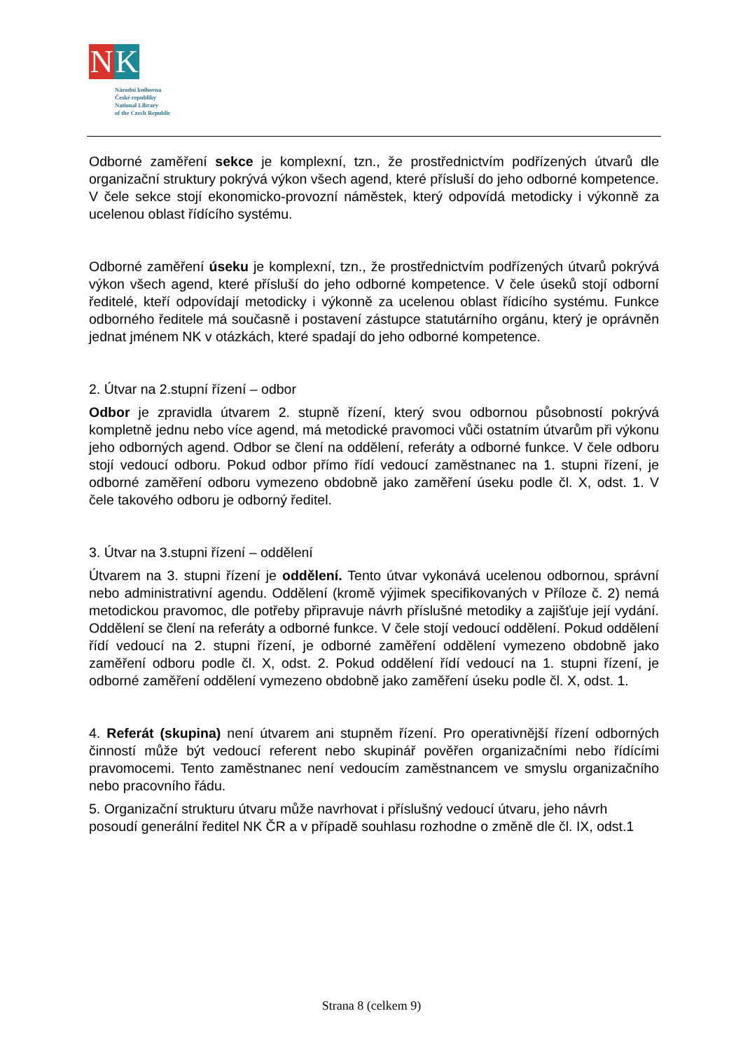N K
Národní knihovna
České republiky
National Library
of the Czech Republic
Odborné zaměření sekce je komplexní, tzn., že prostřednictvím podřízených útvarů dle organizační struktury pokrývá výkon všech agend, které přísluší do jeho odborné kompetence. V čele sekce stojí ekonomicko-provozní náměstek, který odpovídá metodicky i výkonně za ucelenou oblast řídícího systému.
Odborné zaměření úseku je komplexní, tzn., že prostřednictvím podřízených útvarů pokrývá výkon všech agend, které přísluší do jeho odborné kompetence. V čele úseků stojí odborní ředitelé, kteří odpovídají metodicky i výkonně za ucelenou oblast řídicího systému. Funkce odborného ředitele má současně i postavení zástupce statutárního orgánu, který je oprávněn jednat jménem NK v otázkách, které spadají do jeho odborné kompetence.
2. Útvar na 2.stupní řízení – odbor
Odbor je zpravidla útvarem 2. stupně řízení, který svou odbornou působností pokrývá kompletně jednu nebo více agend, má metodické pravomoci vůči ostatním útvarům při výkonu jeho odborných agend. Odbor se člení na oddělení, referáty a odborné funkce. V čele odboru stojí vedoucí odboru. Pokud odbor přímo řídí vedoucí zaměstnanec na 1. stupni řízení, je odborné zaměření odboru vymezeno obdobně jako zaměření úseku podle čl. X, odst. 1. V čele takového odboru je odborný ředitel.
3. Útvar na 3.stupni řízení – oddělení
Útvarem na 3. stupni řízení je oddělení. Tento útvar vykonává ucelenou odbornou, správní nebo administrativní agendu. Oddělení (kromě výjimek specifikovaných v Příloze č. 2) nemá metodickou pravomoc, dle potřeby připravuje návrh příslušné metodiky a zajišťuje její vydání. Oddělení se člení na referáty a odborné funkce. V čele stojí vedoucí oddělení. Pokud oddělení řídí vedoucí na 2. stupni řízení, je odborné zaměření oddělení vymezeno obdobně jako zaměření odboru podle čl. X, odst. 2. Pokud oddělení řídí vedoucí na 1. stupni řízení, je odborné zaměření oddělení vymezeno obdobně jako zaměření úseku podle čl. X, odst. 1.
4. Referát (skupina) není útvarem ani stupněm řízení. Pro operativnější řízení odborných činností může být vedoucí referent nebo skupinář pověřen organizačními nebo řídícími pravomocemi. Tento zaměstnanec není vedoucím zaměstnancem ve smyslu organizačního nebo pracovního řádu.
5. Organizační strukturu útvaru může navrhovat i příslušný vedoucí útvaru, jeho návrh posoudí generální ředitel NK ČR a v případě souhlasu rozhodne o změně dle čl. IX, odst.1
Strana 8 (celkem 9)